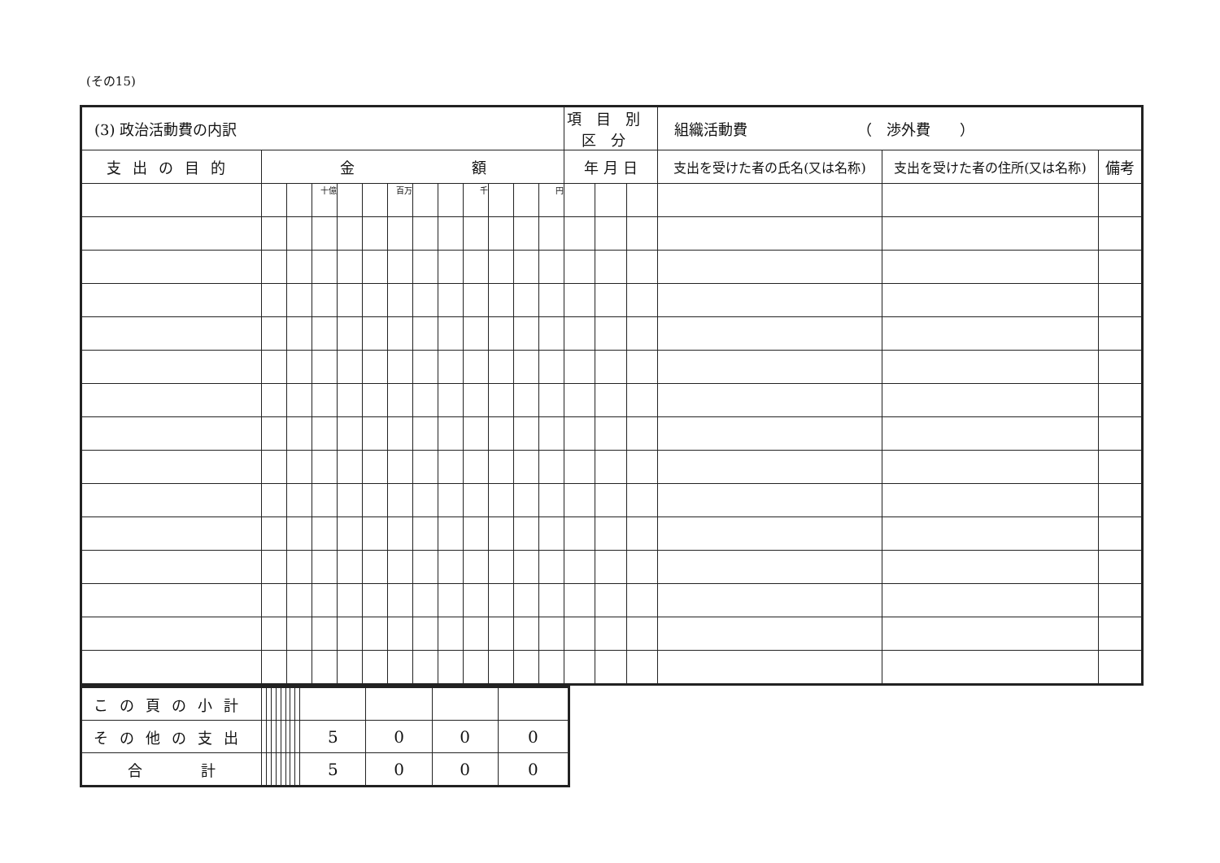(その15)
| (3) 政治活動費の内訳 | | | | | | | | | | | | | 項目別区分 | | | 組織活動費 （ 渉外費 ） | | |
| --- | --- | --- | --- | --- | --- | --- | --- | --- | --- | --- | --- | --- | --- | --- | --- | --- | --- | --- |
| 支出の目的 | 金 額 | | | | | | | | | | | | 年 月 日 | | | 支出を受けた者の氏名(又は名称) | 支出を受けた者の住所(又は名称) | 備考 |
| | | | 十億 | | | 百万 | | | 千 | | | 円 | | | | | | |
| この頁の小計 | | | | | | | | | | | | |
| その他の支出 | | | | | | | | | 5 | 0 | 0 | 0 |
| 合 計 | | | | | | | | | 5 | 0 | 0 | 0 |